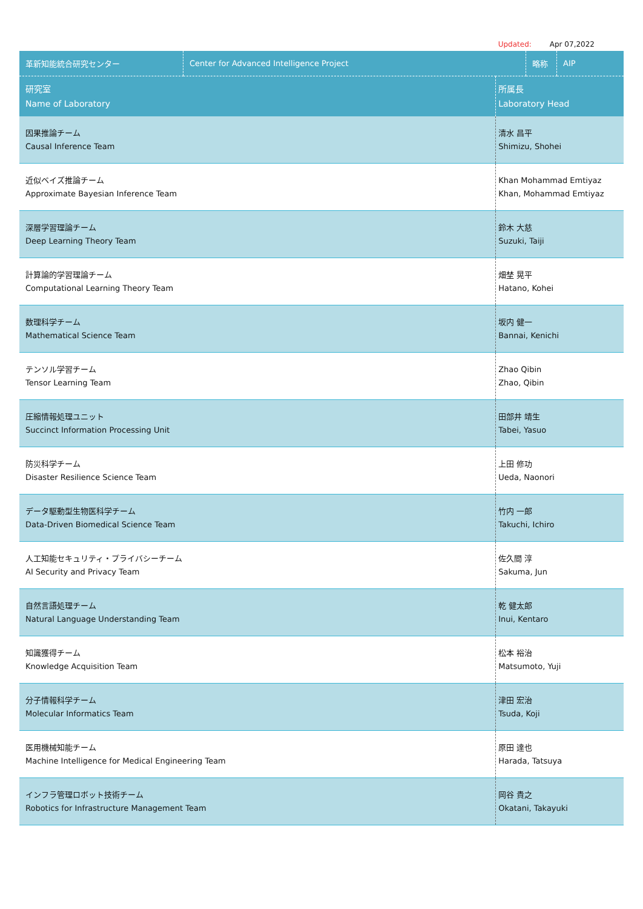Updated: Apr 07,2022
| 革新知能統合研究センター | Center for Advanced Intelligence Project | | 略称 | AIP |
| 研究室 Name of Laboratory | | 所属長 Laboratory Head | | |
| 因果推論チーム Causal Inference Team | | 清水 昌平 Shimizu, Shohei | | |
| 近似ベイズ推論チーム Approximate Bayesian Inference Team | | Khan Mohammad Emtiyaz Khan, Mohammad Emtiyaz | | |
| 深層学習理論チーム Deep Learning Theory Team | | 鈴木 大慈 Suzuki, Taiji | | |
| 計算論的学習理論チーム Computational Learning Theory Team | | 畑埜 晃平 Hatano, Kohei | | |
| 数理科学チーム Mathematical Science Team | | 坂内 健一 Bannai, Kenichi | | |
| テンソル学習チーム Tensor Learning Team | | Zhao Qibin Zhao, Qibin | | |
| 圧縮情報処理ユニット Succinct Information Processing Unit | | 田部井 靖生 Tabei, Yasuo | | |
| 防災科学チーム Disaster Resilience Science Team | | 上田 修功 Ueda, Naonori | | |
| データ駆動型生物医科学チーム Data-Driven Biomedical Science Team | | 竹内 一郎 Takuchi, Ichiro | | |
| 人工知能セキュリティ・プライバシーチーム AI Security and Privacy Team | | 佐久間 淳 Sakuma, Jun | | |
| 自然言語処理チーム Natural Language Understanding Team | | 乾 健太郎 Inui, Kentaro | | |
| 知識獲得チーム Knowledge Acquisition Team | | 松本 裕治 Matsumoto, Yuji | | |
| 分子情報科学チーム Molecular Informatics Team | | 津田 宏治 Tsuda, Koji | | |
| 医用機械知能チーム Machine Intelligence for Medical Engineering Team | | 原田 達也 Harada, Tatsuya | | |
| インフラ管理ロボット技術チーム Robotics for Infrastructure Management Team | | 岡谷 貴之 Okatani, Takayuki | | |